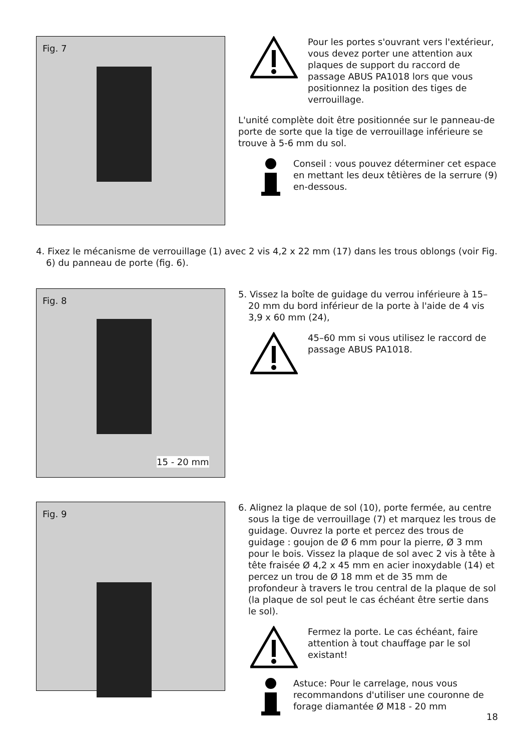Fig. 7
Pour les portes s'ouvrant vers l'extérieur, vous devez porter une attention aux plaques de support du raccord de passage ABUS PA1018 lors que vous positionnez la position des tiges de verrouillage.
L'unité complète doit être positionnée sur le panneau-de porte de sorte que la tige de verrouillage inférieure se trouve à 5-6 mm du sol.
Conseil : vous pouvez déterminer cet espace en mettant les deux têtières de la serrure (9) en-dessous.
4. Fixez le mécanisme de verrouillage (1) avec 2 vis 4,2 x 22 mm (17) dans les trous oblongs (voir Fig. 6) du panneau de porte (fig. 6).
Fig. 8
15 - 20 mm
5. Vissez la boîte de guidage du verrou inférieure à 15–20 mm du bord inférieur de la porte à l'aide de 4 vis 3,9 x 60 mm (24),
45–60 mm si vous utilisez le raccord de passage ABUS PA1018.
Fig. 9
6. Alignez la plaque de sol (10), porte fermée, au centre sous la tige de verrouillage (7) et marquez les trous de guidage. Ouvrez la porte et percez des trous de guidage : goujon de Ø 6 mm pour la pierre, Ø 3 mm pour le bois. Vissez la plaque de sol avec 2 vis à tête à tête fraisée Ø 4,2 x 45 mm en acier inoxydable (14) et percez un trou de Ø 18 mm et de 35 mm de profondeur à travers le trou central de la plaque de sol (la plaque de sol peut le cas échéant être sertie dans le sol).
Fermez la porte. Le cas échéant, faire attention à tout chauffage par le sol existant!
Astuce: Pour le carrelage, nous vous recommandons d'utiliser une couronne de forage diamantée Ø M18 - 20 mm
18